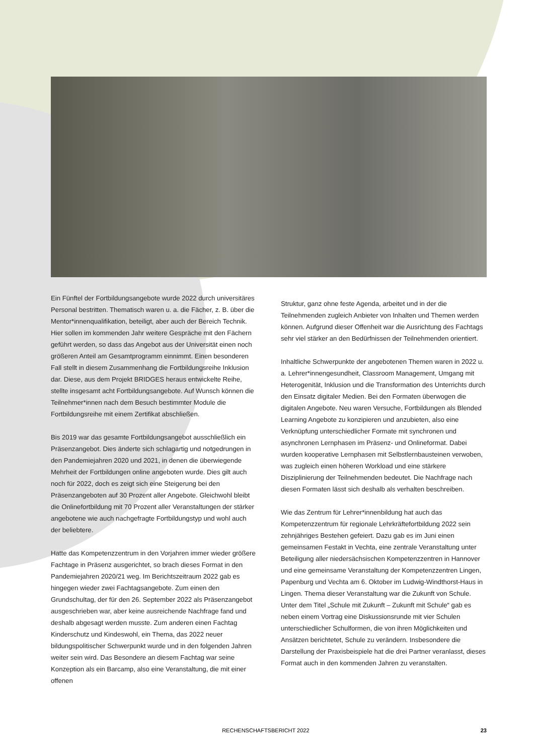Ein Fünftel der Fortbildungsangebote wurde 2022 durch universitäres Personal bestritten. Thematisch waren u. a. die Fächer, z. B. über die Mentor*innenqualifikation, beteiligt, aber auch der Bereich Technik. Hier sollen im kommenden Jahr weitere Gespräche mit den Fächern geführt werden, so dass das Angebot aus der Universität einen noch größeren Anteil am Gesamtprogramm einnimmt. Einen besonderen Fall stellt in diesem Zusammenhang die Fortbildungsreihe Inklusion dar. Diese, aus dem Projekt BRIDGES heraus entwickelte Reihe, stellte insgesamt acht Fortbildungsangebote. Auf Wunsch können die Teilnehmer*innen nach dem Besuch bestimmter Module die Fortbildungsreihe mit einem Zertifikat abschließen.
Bis 2019 war das gesamte Fortbildungsangebot ausschließlich ein Präsenzangebot. Dies änderte sich schlagartig und notgedrungen in den Pandemiejahren 2020 und 2021, in denen die überwiegende Mehrheit der Fortbildungen online angeboten wurde. Dies gilt auch noch für 2022, doch es zeigt sich eine Steigerung bei den Präsenzangeboten auf 30 Prozent aller Angebote. Gleichwohl bleibt die Onlinefortbildung mit 70 Prozent aller Veranstaltungen der stärker angebotene wie auch nachgefragte Fortbildungstyp und wohl auch der beliebtere.
Hatte das Kompetenzzentrum in den Vorjahren immer wieder größere Fachtage in Präsenz ausgerichtet, so brach dieses Format in den Pandemiejahren 2020/21 weg. Im Berichtszeitraum 2022 gab es hingegen wieder zwei Fachtagsangebote. Zum einen den Grundschultag, der für den 26. September 2022 als Präsenzangebot ausgeschrieben war, aber keine ausreichende Nachfrage fand und deshalb abgesagt werden musste. Zum anderen einen Fachtag Kinderschutz und Kindeswohl, ein Thema, das 2022 neuer bildungspolitischer Schwerpunkt wurde und in den folgenden Jahren weiter sein wird. Das Besondere an diesem Fachtag war seine Konzeption als ein Barcamp, also eine Veranstaltung, die mit einer offenen
Struktur, ganz ohne feste Agenda, arbeitet und in der die Teilnehmenden zugleich Anbieter von Inhalten und Themen werden können. Aufgrund dieser Offenheit war die Ausrichtung des Fachtags sehr viel stärker an den Bedürfnissen der Teilnehmenden orientiert.
Inhaltliche Schwerpunkte der angebotenen Themen waren in 2022 u. a. Lehrer*innengesundheit, Classroom Management, Umgang mit Heterogenität, Inklusion und die Transformation des Unterrichts durch den Einsatz digitaler Medien. Bei den Formaten überwogen die digitalen Angebote. Neu waren Versuche, Fortbildungen als Blended Learning Angebote zu konzipieren und anzubieten, also eine Verknüpfung unterschiedlicher Formate mit synchronen und asynchronen Lernphasen im Präsenz- und Onlineformat. Dabei wurden kooperative Lernphasen mit Selbstlernbausteinen verwoben, was zugleich einen höheren Workload und eine stärkere Disziplinierung der Teilnehmenden bedeutet. Die Nachfrage nach diesen Formaten lässt sich deshalb als verhalten beschreiben.
Wie das Zentrum für Lehrer*innenbildung hat auch das Kompetenzzentrum für regionale Lehrkräftefortbildung 2022 sein zehnjähriges Bestehen gefeiert. Dazu gab es im Juni einen gemeinsamen Festakt in Vechta, eine zentrale Veranstaltung unter Beteiligung aller niedersächsischen Kompetenzzentren in Hannover und eine gemeinsame Veranstaltung der Kompetenzzentren Lingen, Papenburg und Vechta am 6. Oktober im Ludwig-Windthorst-Haus in Lingen. Thema dieser Veranstaltung war die Zukunft von Schule. Unter dem Titel „Schule mit Zukunft – Zukunft mit Schule“ gab es neben einem Vortrag eine Diskussionsrunde mit vier Schulen unterschiedlicher Schulformen, die von ihren Möglichkeiten und Ansätzen berichtetet, Schule zu verändern. Insbesondere die Darstellung der Praxisbeispiele hat die drei Partner veranlasst, dieses Format auch in den kommenden Jahren zu veranstalten.
RECHENSCHAFTSBERICHT 2022 23